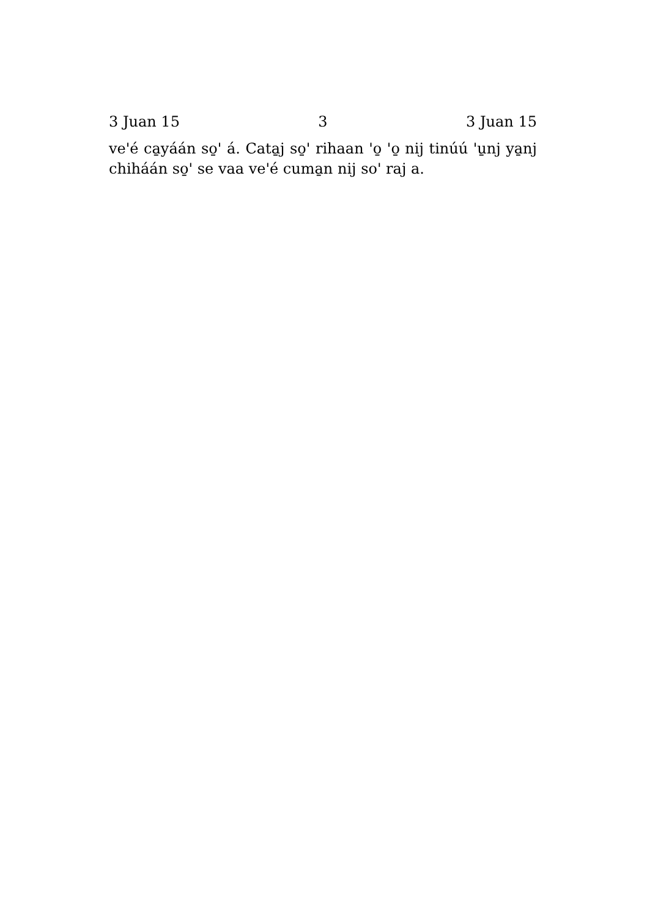3 Juan 15 3 3 Juan 15
veꞌé ca̱yáán so̱ꞌ á. Cata̱j so̱ꞌ rihaan ꞌo̱ ꞌo̱ nij tinúú ꞌu̱nj ya̱nj chiháán so̱ꞌ se vaa veꞌé cuma̱n nij soꞌ raj a.